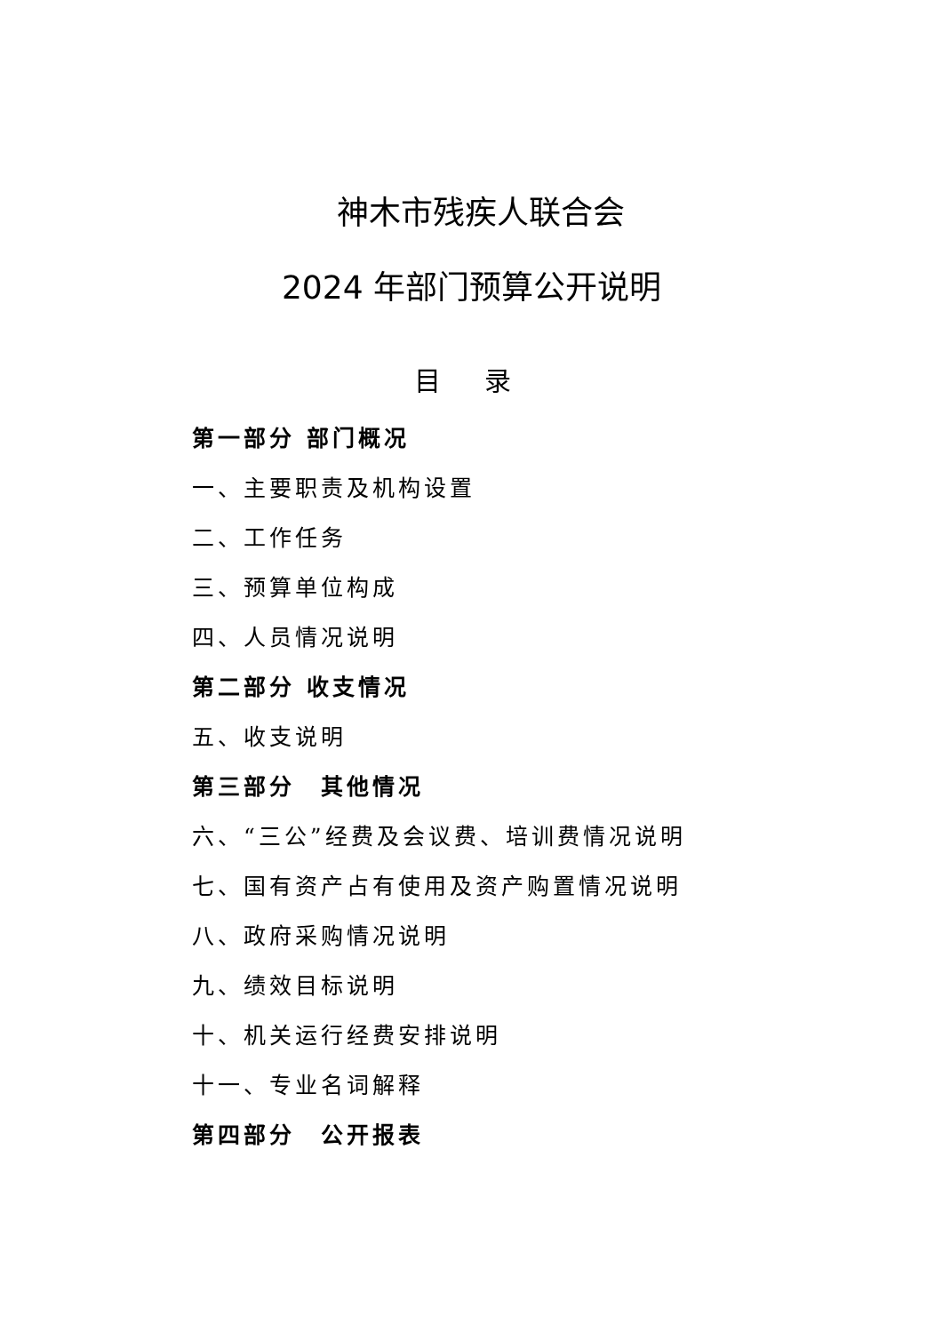神木市残疾人联合会
2024 年部门预算公开说明
目 录
第一部分 部门概况
一、主要职责及机构设置
二、工作任务
三、预算单位构成
四、人员情况说明
第二部分 收支情况
五、收支说明
第三部分　其他情况
六、“三公”经费及会议费、培训费情况说明
七、国有资产占有使用及资产购置情况说明
八、政府采购情况说明
九、绩效目标说明
十、机关运行经费安排说明
十一、专业名词解释
第四部分　公开报表